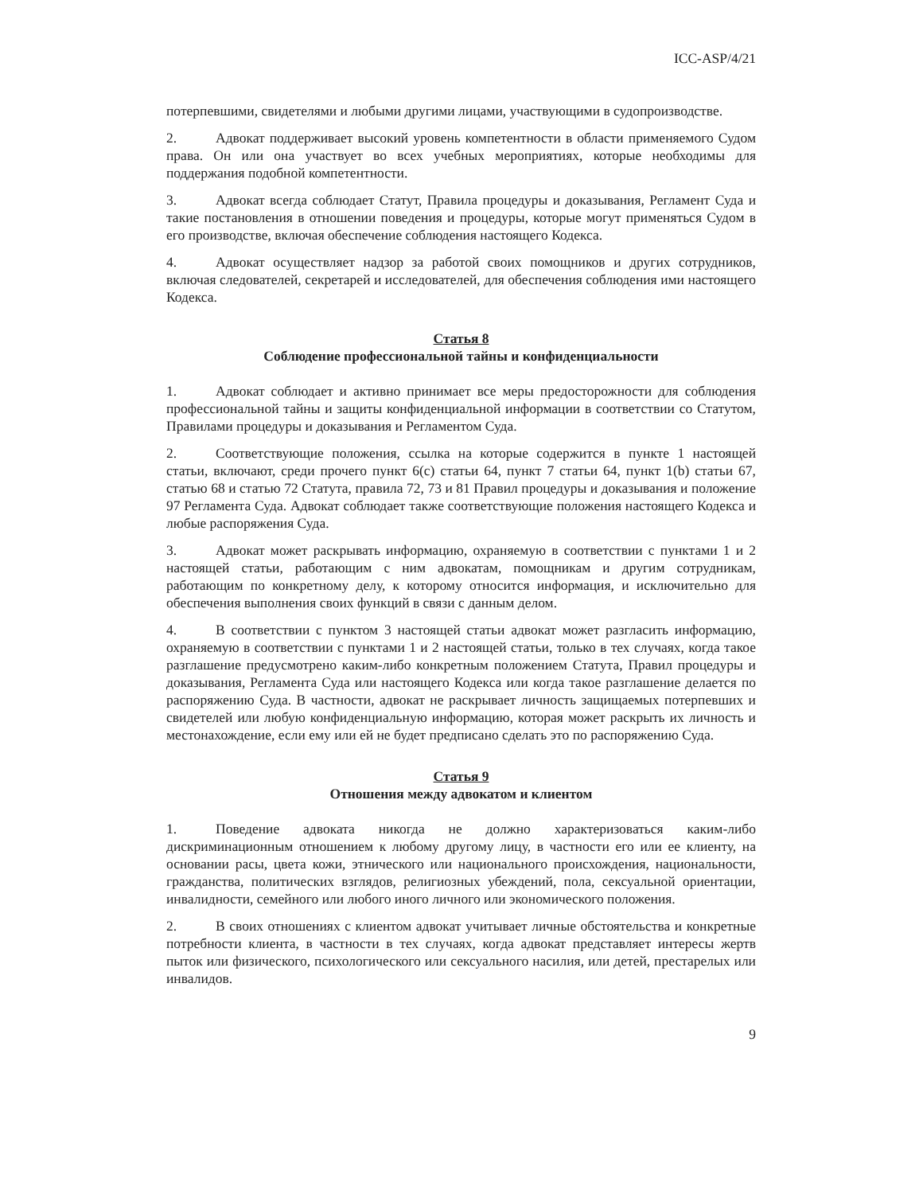ICC-ASP/4/21
потерпевшими, свидетелями и любыми другими лицами, участвующими в судопроизводстве.
2. Адвокат поддерживает высокий уровень компетентности в области применяемого Судом права. Он или она участвует во всех учебных мероприятиях, которые необходимы для поддержания подобной компетентности.
3. Адвокат всегда соблюдает Статут, Правила процедуры и доказывания, Регламент Суда и такие постановления в отношении поведения и процедуры, которые могут применяться Судом в его производстве, включая обеспечение соблюдения настоящего Кодекса.
4. Адвокат осуществляет надзор за работой своих помощников и других сотрудников, включая следователей, секретарей и исследователей, для обеспечения соблюдения ими настоящего Кодекса.
Статья 8
Соблюдение профессиональной тайны и конфиденциальности
1. Адвокат соблюдает и активно принимает все меры предосторожности для соблюдения профессиональной тайны и защиты конфиденциальной информации в соответствии со Статутом, Правилами процедуры и доказывания и Регламентом Суда.
2. Соответствующие положения, ссылка на которые содержится в пункте 1 настоящей статьи, включают, среди прочего пункт 6(c) статьи 64, пункт 7 статьи 64, пункт 1(b) статьи 67, статью 68 и статью 72 Статута, правила 72, 73 и 81 Правил процедуры и доказывания и положение 97 Регламента Суда. Адвокат соблюдает также соответствующие положения настоящего Кодекса и любые распоряжения Суда.
3. Адвокат может раскрывать информацию, охраняемую в соответствии с пунктами 1 и 2 настоящей статьи, работающим с ним адвокатам, помощникам и другим сотрудникам, работающим по конкретному делу, к которому относится информация, и исключительно для обеспечения выполнения своих функций в связи с данным делом.
4. В соответствии с пунктом 3 настоящей статьи адвокат может разгласить информацию, охраняемую в соответствии с пунктами 1 и 2 настоящей статьи, только в тех случаях, когда такое разглашение предусмотрено каким-либо конкретным положением Статута, Правил процедуры и доказывания, Регламента Суда или настоящего Кодекса или когда такое разглашение делается по распоряжению Суда. В частности, адвокат не раскрывает личность защищаемых потерпевших и свидетелей или любую конфиденциальную информацию, которая может раскрыть их личность и местонахождение, если ему или ей не будет предписано сделать это по распоряжению Суда.
Статья 9
Отношения между адвокатом и клиентом
1. Поведение адвоката никогда не должно характеризоваться каким-либо дискриминационным отношением к любому другому лицу, в частности его или ее клиенту, на основании расы, цвета кожи, этнического или национального происхождения, национальности, гражданства, политических взглядов, религиозных убеждений, пола, сексуальной ориентации, инвалидности, семейного или любого иного личного или экономического положения.
2. В своих отношениях с клиентом адвокат учитывает личные обстоятельства и конкретные потребности клиента, в частности в тех случаях, когда адвокат представляет интересы жертв пыток или физического, психологического или сексуального насилия, или детей, престарелых или инвалидов.
9